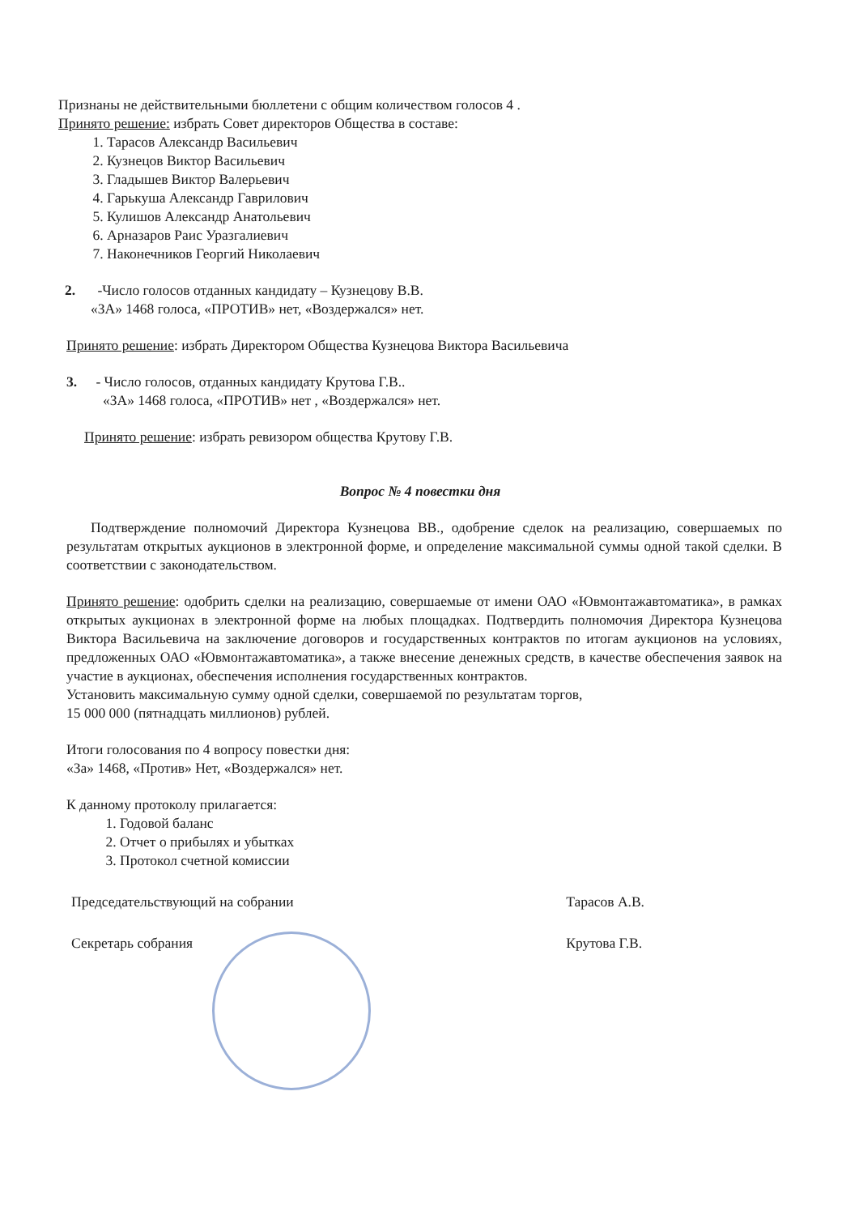Признаны не действительными бюллетени с общим количеством голосов 4 .
Принято решение: избрать Совет директоров Общества в составе:
1. Тарасов Александр Васильевич
2. Кузнецов Виктор Васильевич
3. Гладышев Виктор Валерьевич
4. Гарькуша Александр Гаврилович
5. Кулишов Александр Анатольевич
6. Арназаров Раис Уразгалиевич
7. Наконечников Георгий Николаевич
2. -Число голосов отданных кандидату – Кузнецову В.В.
«ЗА» 1468 голоса, «ПРОТИВ» нет, «Воздержался» нет.
Принято решение: избрать Директором Общества Кузнецова Виктора Васильевича
3. - Число голосов, отданных кандидату Крутова Г.В..
«ЗА» 1468 голоса, «ПРОТИВ» нет , «Воздержался» нет.
Принято решение: избрать ревизором общества Крутову Г.В.
Вопрос № 4 повестки дня
Подтверждение полномочий Директора Кузнецова ВВ., одобрение сделок на реализацию, совершаемых по результатам открытых аукционов в электронной форме, и определение максимальной суммы одной такой сделки. В соответствии с законодательством.
Принято решение: одобрить сделки на реализацию, совершаемые от имени ОАО «Ювмонтажавтоматика», в рамках открытых аукционах в электронной форме на любых площадках. Подтвердить полномочия Директора Кузнецова Виктора Васильевича на заключение договоров и государственных контрактов по итогам аукционов на условиях, предложенных ОАО «Ювмонтажавтоматика», а также внесение денежных средств, в качестве обеспечения заявок на участие в аукционах, обеспечения исполнения государственных контрактов.
Установить максимальную сумму одной сделки, совершаемой по результатам торгов,
15 000 000 (пятнадцать миллионов) рублей.
Итоги голосования по 4 вопросу повестки дня:
«За» 1468, «Против» Нет, «Воздержался» нет.
К данному протоколу прилагается:
1. Годовой баланс
2. Отчет о прибылях и убытках
3. Протокол счетной комиссии
Председательствующий на собрании
Секретарь собрания
Тарасов А.В.
Крутова Г.В.